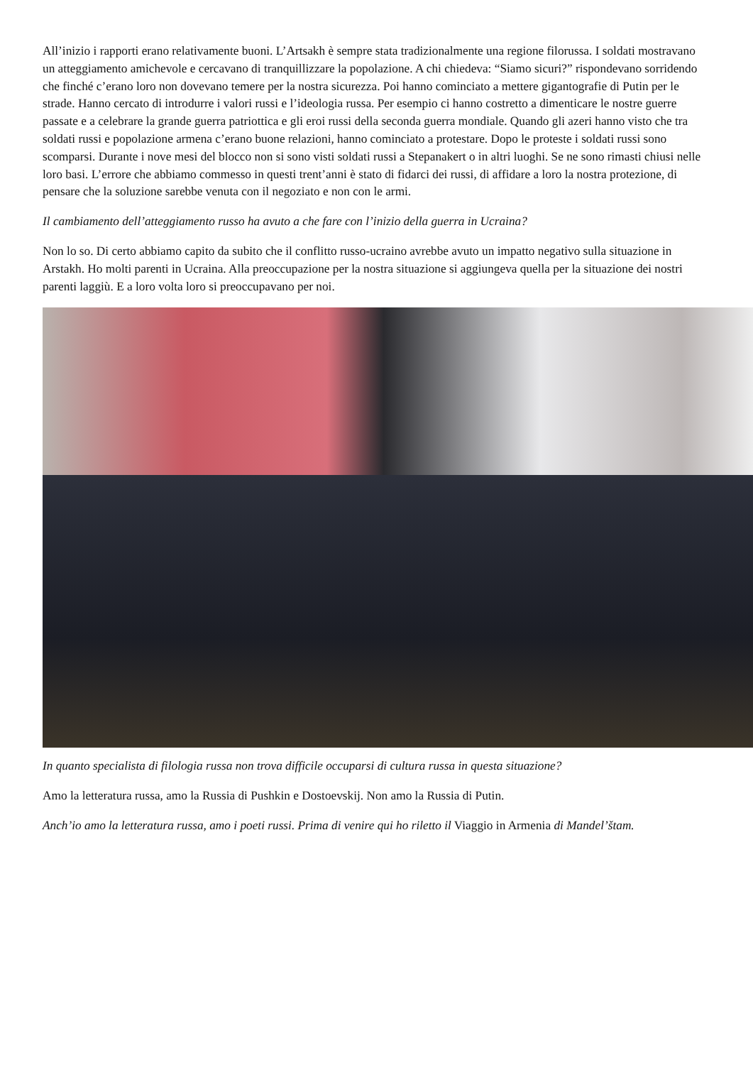All’inizio i rapporti erano relativamente buoni. L’Artsakh è sempre stata tradizionalmente una regione filorussa. I soldati mostravano un atteggiamento amichevole e cercavano di tranquillizzare la popolazione. A chi chiedeva: “Siamo sicuri?” rispondevano sorridendo che finché c’erano loro non dovevano temere per la nostra sicurezza. Poi hanno cominciato a mettere gigantografie di Putin per le strade. Hanno cercato di introdurre i valori russi e l’ideologia russa. Per esempio ci hanno costretto a dimenticare le nostre guerre passate e a celebrare la grande guerra patriottica e gli eroi russi della seconda guerra mondiale. Quando gli azeri hanno visto che tra soldati russi e popolazione armena c’erano buone relazioni, hanno cominciato a protestare. Dopo le proteste i soldati russi sono scomparsi. Durante i nove mesi del blocco non si sono visti soldati russi a Stepanakert o in altri luoghi. Se ne sono rimasti chiusi nelle loro basi. L’errore che abbiamo commesso in questi trent’anni è stato di fidarci dei russi, di affidare a loro la nostra protezione, di pensare che la soluzione sarebbe venuta con il negoziato e non con le armi.
Il cambiamento dell’atteggiamento russo ha avuto a che fare con l’inizio della guerra in Ucraina?
Non lo so. Di certo abbiamo capito da subito che il conflitto russo-ucraino avrebbe avuto un impatto negativo sulla situazione in Arstakh. Ho molti parenti in Ucraina. Alla preoccupazione per la nostra situazione si aggiungeva quella per la situazione dei nostri parenti laggiù. E a loro volta loro si preoccupavano per noi.
In quanto specialista di filologia russa non trova difficile occuparsi di cultura russa in questa situazione?
Amo la letteratura russa, amo la Russia di Pushkin e Dostoevskij. Non amo la Russia di Putin.
Anch’io amo la letteratura russa, amo i poeti russi. Prima di venire qui ho riletto il Viaggio in Armenia di Mandel’štam.